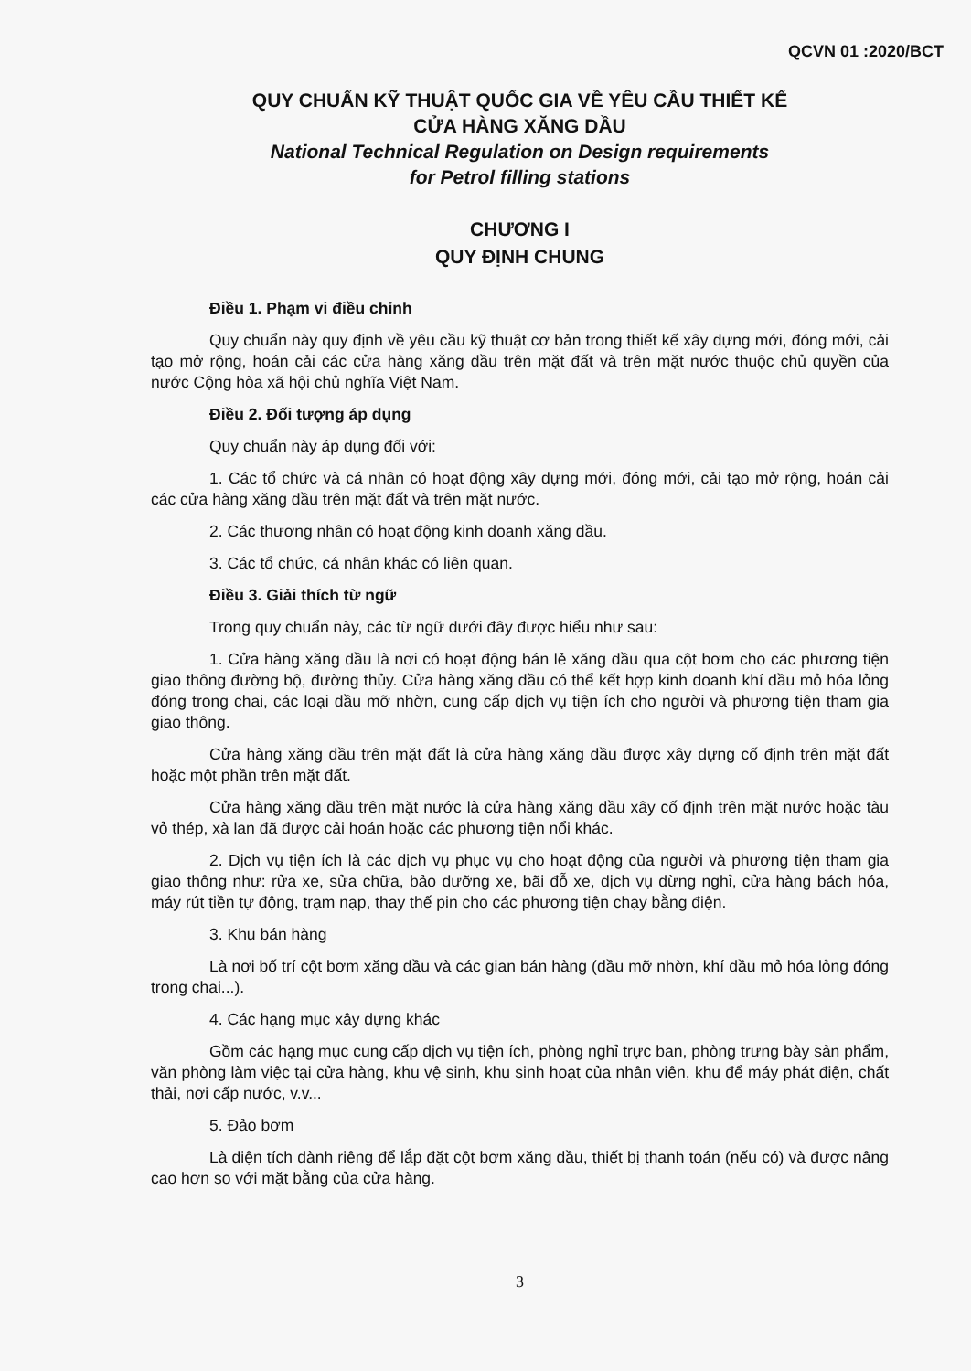QCVN 01 :2020/BCT
QUY CHUẨN KỸ THUẬT QUỐC GIA VỀ YÊU CẦU THIẾT KẾ
CỬA HÀNG XĂNG DẦU
National Technical Regulation on Design requirements
for Petrol filling stations
CHƯƠNG I
QUY ĐỊNH CHUNG
Điều 1. Phạm vi điều chỉnh
Quy chuẩn này quy định về yêu cầu kỹ thuật cơ bản trong thiết kế xây dựng mới, đóng mới, cải tạo mở rộng, hoán cải các cửa hàng xăng dầu trên mặt đất và trên mặt nước thuộc chủ quyền của nước Cộng hòa xã hội chủ nghĩa Việt Nam.
Điều 2. Đối tượng áp dụng
Quy chuẩn này áp dụng đối với:
1. Các tổ chức và cá nhân có hoạt động xây dựng mới, đóng mới, cải tạo mở rộng, hoán cải các cửa hàng xăng dầu trên mặt đất và trên mặt nước.
2. Các thương nhân có hoạt động kinh doanh xăng dầu.
3. Các tổ chức, cá nhân khác có liên quan.
Điều 3. Giải thích từ ngữ
Trong quy chuẩn này, các từ ngữ dưới đây được hiểu như sau:
1. Cửa hàng xăng dầu là nơi có hoạt động bán lẻ xăng dầu qua cột bơm cho các phương tiện giao thông đường bộ, đường thủy. Cửa hàng xăng dầu có thể kết hợp kinh doanh khí dầu mỏ hóa lỏng đóng trong chai, các loại dầu mỡ nhờn, cung cấp dịch vụ tiện ích cho người và phương tiện tham gia giao thông.
Cửa hàng xăng dầu trên mặt đất là cửa hàng xăng dầu được xây dựng cố định trên mặt đất hoặc một phần trên mặt đất.
Cửa hàng xăng dầu trên mặt nước là cửa hàng xăng dầu xây cố định trên mặt nước hoặc tàu vỏ thép, xà lan đã được cải hoán hoặc các phương tiện nổi khác.
2. Dịch vụ tiện ích là các dịch vụ phục vụ cho hoạt động của người và phương tiện tham gia giao thông như: rửa xe, sửa chữa, bảo dưỡng xe, bãi đỗ xe, dịch vụ dừng nghỉ, cửa hàng bách hóa, máy rút tiền tự động, trạm nạp, thay thế pin cho các phương tiện chạy bằng điện.
3. Khu bán hàng
Là nơi bố trí cột bơm xăng dầu và các gian bán hàng (dầu mỡ nhờn, khí dầu mỏ hóa lỏng đóng trong chai...).
4. Các hạng mục xây dựng khác
Gồm các hạng mục cung cấp dịch vụ tiện ích, phòng nghỉ trực ban, phòng trưng bày sản phẩm, văn phòng làm việc tại cửa hàng, khu vệ sinh, khu sinh hoạt của nhân viên, khu để máy phát điện, chất thải, nơi cấp nước, v.v...
5. Đảo bơm
Là diện tích dành riêng để lắp đặt cột bơm xăng dầu, thiết bị thanh toán (nếu có) và được nâng cao hơn so với mặt bằng của cửa hàng.
3